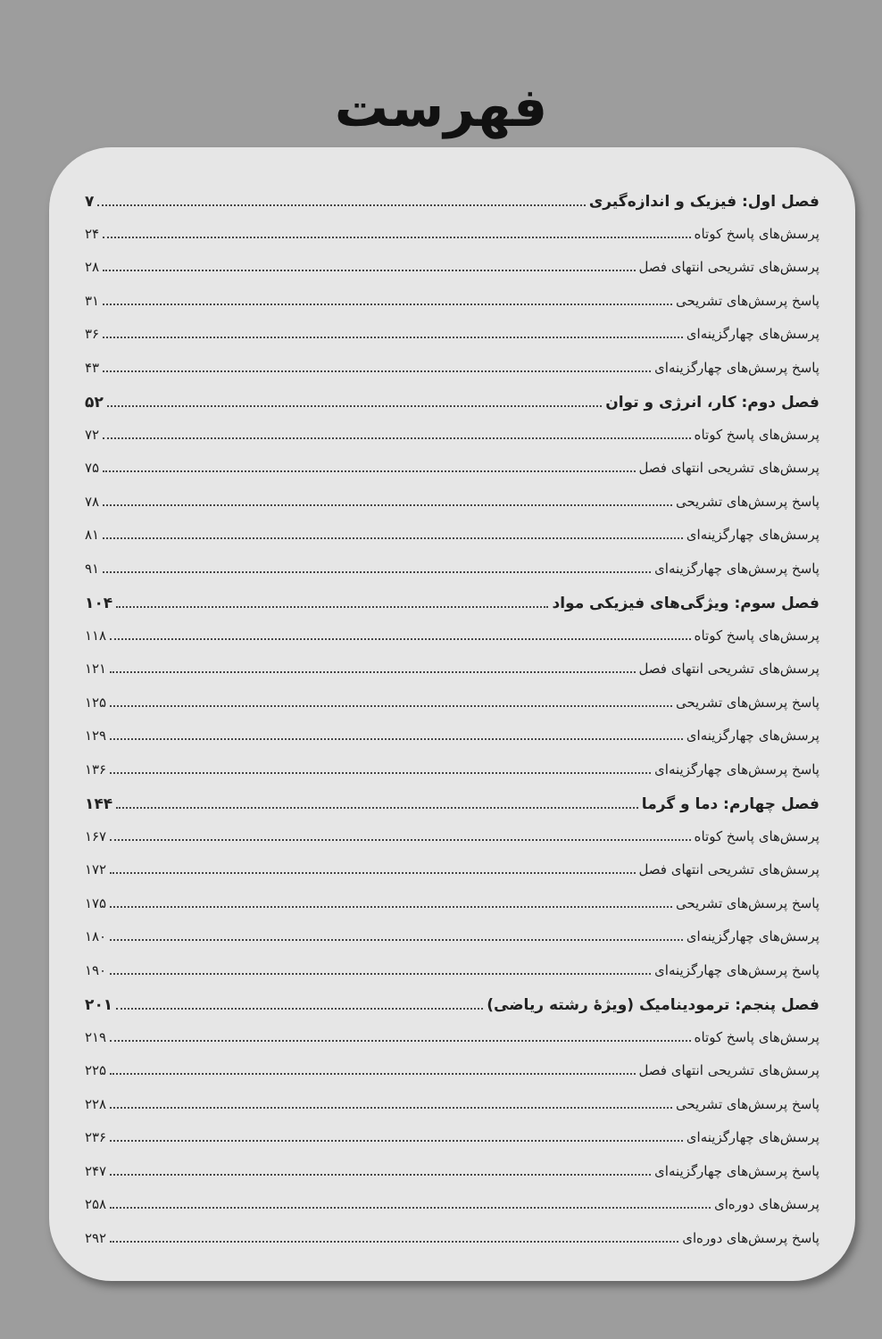فهرست
فصل اول: فیزیک و اندازه‌گیری ۷
پرسش‌های پاسخ کوتاه ۲۴
پرسش‌های تشریحی انتهای فصل ۲۸
پاسخ پرسش‌های تشریحی ۳۱
پرسش‌های چهارگزینه‌ای ۳۶
پاسخ پرسش‌های چهارگزینه‌ای ۴۳
فصل دوم: کار، انرژی و توان ۵۲
پرسش‌های پاسخ کوتاه ۷۲
پرسش‌های تشریحی انتهای فصل ۷۵
پاسخ پرسش‌های تشریحی ۷۸
پرسش‌های چهارگزینه‌ای ۸۱
پاسخ پرسش‌های چهارگزینه‌ای ۹۱
فصل سوم: ویژگی‌های فیزیکی مواد ۱۰۴
پرسش‌های پاسخ کوتاه ۱۱۸
پرسش‌های تشریحی انتهای فصل ۱۲۱
پاسخ پرسش‌های تشریحی ۱۲۵
پرسش‌های چهارگزینه‌ای ۱۲۹
پاسخ پرسش‌های چهارگزینه‌ای ۱۳۶
فصل چهارم: دما و گرما ۱۴۴
پرسش‌های پاسخ کوتاه ۱۶۷
پرسش‌های تشریحی انتهای فصل ۱۷۲
پاسخ پرسش‌های تشریحی ۱۷۵
پرسش‌های چهارگزینه‌ای ۱۸۰
پاسخ پرسش‌های چهارگزینه‌ای ۱۹۰
فصل پنجم: ترمودینامیک (ویژهٔ رشته ریاضی) ۲۰۱
پرسش‌های پاسخ کوتاه ۲۱۹
پرسش‌های تشریحی انتهای فصل ۲۲۵
پاسخ پرسش‌های تشریحی ۲۲۸
پرسش‌های چهارگزینه‌ای ۲۳۶
پاسخ پرسش‌های چهارگزینه‌ای ۲۴۷
پرسش‌های دوره‌ای ۲۵۸
پاسخ پرسش‌های دوره‌ای ۲۹۲